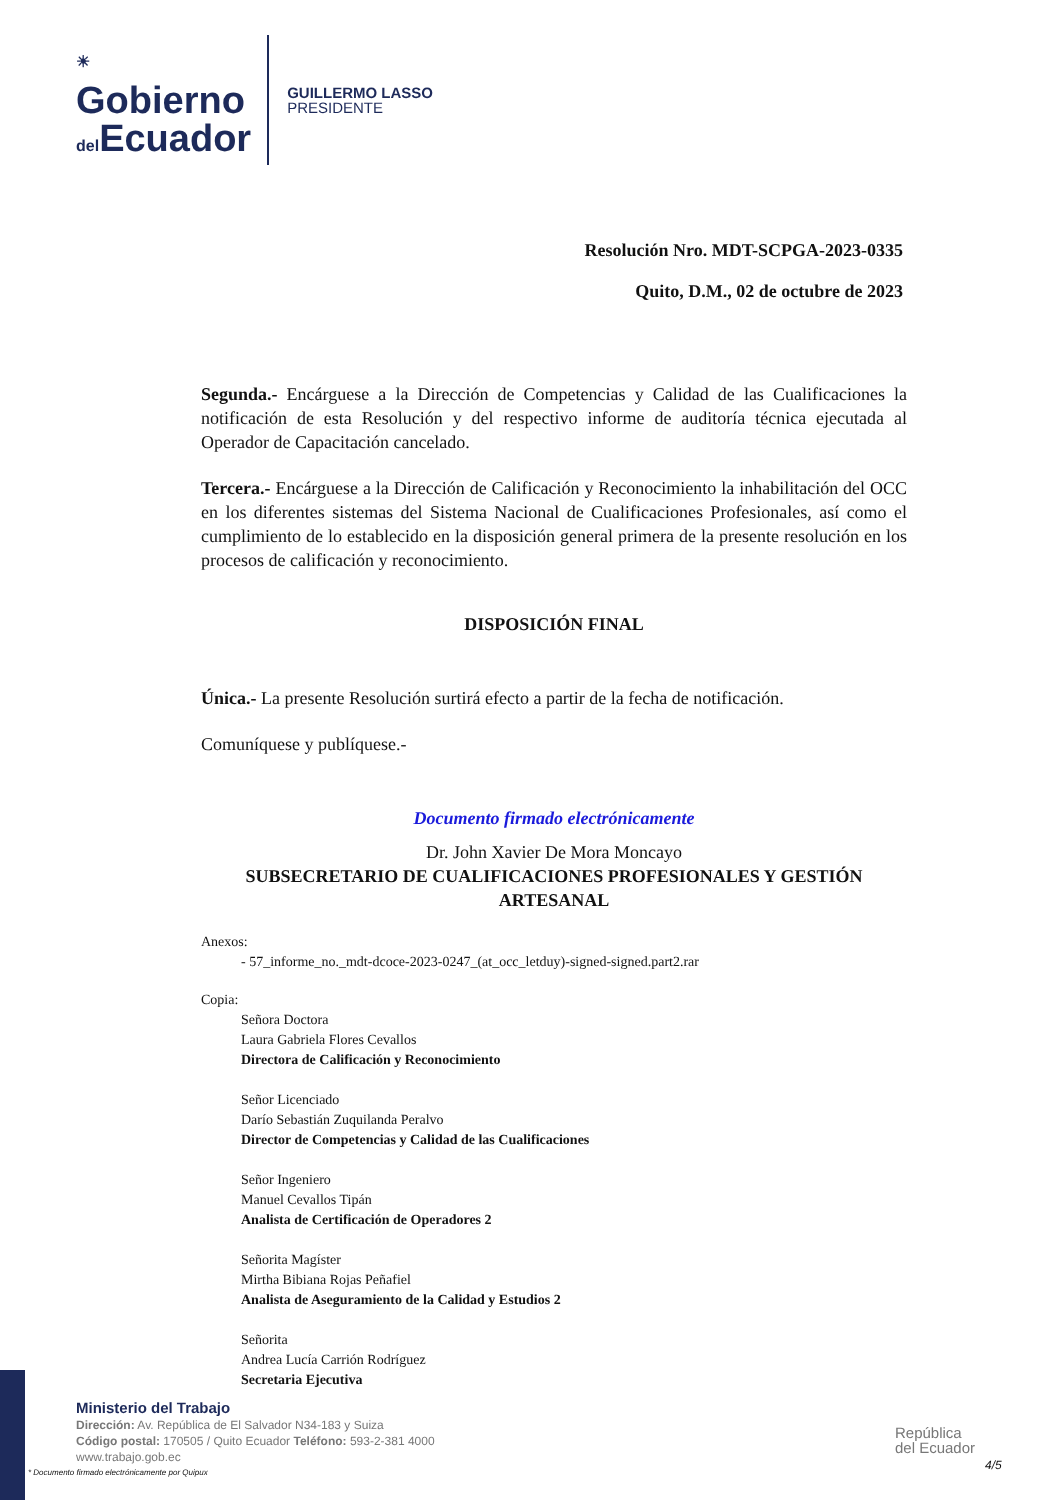☀
Gobierno
del Ecuador
GUILLERMO LASSO
PRESIDENTE
Resolución Nro. MDT-SCPGA-2023-0335
Quito, D.M., 02 de octubre de 2023
Segunda.- Encárguese a la Dirección de Competencias y Calidad de las Cualificaciones la notificación de esta Resolución y del respectivo informe de auditoría técnica ejecutada al Operador de Capacitación cancelado.
Tercera.- Encárguese a la Dirección de Calificación y Reconocimiento la inhabilitación del OCC en los diferentes sistemas del Sistema Nacional de Cualificaciones Profesionales, así como el cumplimiento de lo establecido en la disposición general primera de la presente resolución en los procesos de calificación y reconocimiento.
DISPOSICIÓN FINAL
Única.- La presente Resolución surtirá efecto a partir de la fecha de notificación.
Comuníquese y publíquese.-
Documento firmado electrónicamente
Dr. John Xavier De Mora Moncayo
SUBSECRETARIO DE CUALIFICACIONES PROFESIONALES Y GESTIÓN ARTESANAL
Anexos:
- 57_informe_no._mdt-dcoce-2023-0247_(at_occ_letduy)-signed-signed.part2.rar
Copia:
Señora Doctora
Laura Gabriela Flores Cevallos
Directora de Calificación y Reconocimiento
Señor Licenciado
Darío Sebastián Zuquilanda Peralvo
Director de Competencias y Calidad de las Cualificaciones
Señor Ingeniero
Manuel Cevallos Tipán
Analista de Certificación de Operadores 2
Señorita Magíster
Mirtha Bibiana Rojas Peñafiel
Analista de Aseguramiento de la Calidad y Estudios 2
Señorita
Andrea Lucía Carrión Rodríguez
Secretaria Ejecutiva
Ministerio del Trabajo
Dirección: Av. República de El Salvador N34-183 y Suiza
Código postal: 170505 / Quito Ecuador Teléfono: 593-2-381 4000
www.trabajo.gob.ec
* Documento firmado electrónicamente por Quipux
República
del Ecuador
4/5